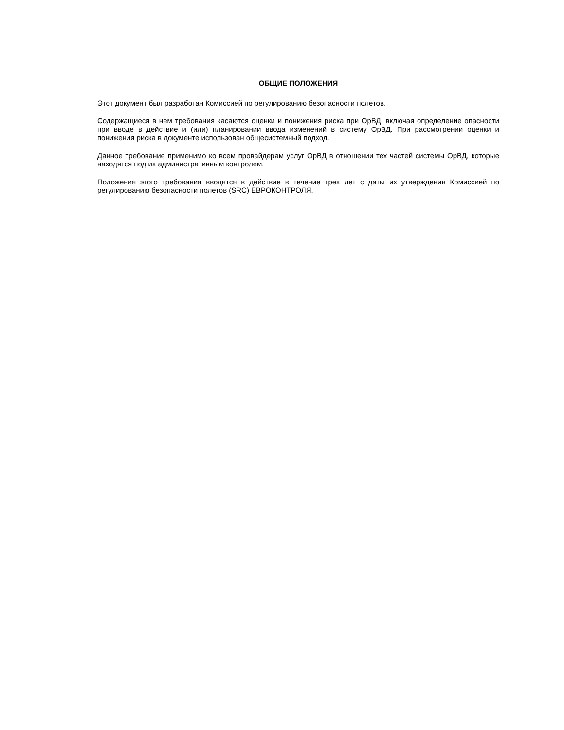ОБЩИЕ ПОЛОЖЕНИЯ
Этот документ был разработан Комиссией по регулированию безопасности полетов.
Содержащиеся в нем требования касаются оценки и понижения риска при ОрВД, включая определение опасности при вводе в действие и (или) планировании ввода изменений в систему ОрВД. При рассмотрении оценки и понижения риска в документе использован общесистемный подход.
Данное требование применимо ко всем провайдерам услуг ОрВД в отношении тех частей системы ОрВД, которые находятся под их административным контролем.
Положения этого требования вводятся в действие в течение трех лет с даты их утверждения Комиссией по регулированию безопасности полетов (SRC) ЕВРОКОНТРОЛЯ.